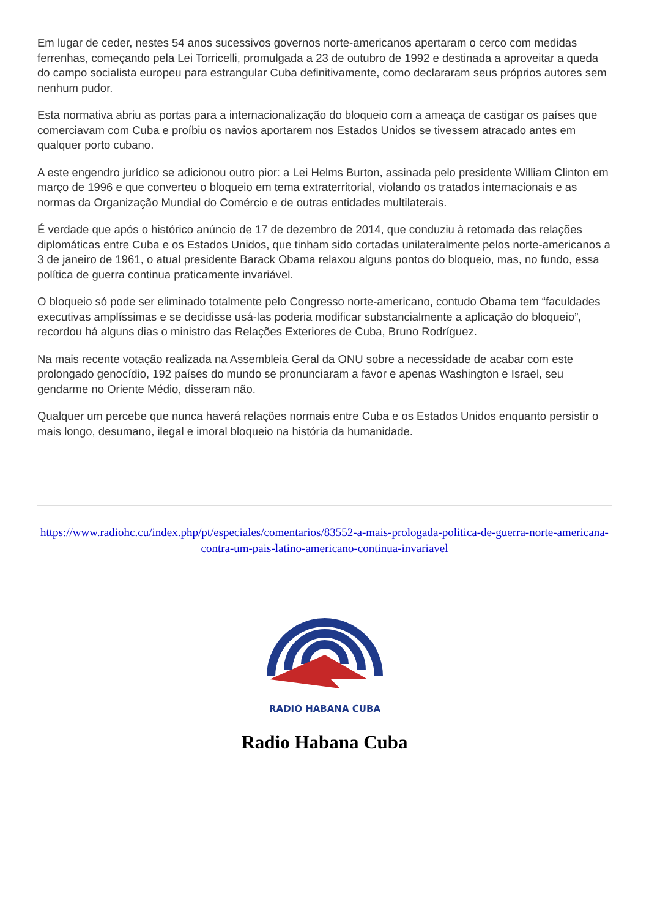Em lugar de ceder, nestes 54 anos sucessivos governos norte-americanos apertaram o cerco com medidas ferrenhas, começando pela Lei Torricelli, promulgada a 23 de outubro de 1992 e destinada a aproveitar a queda do campo socialista europeu para estrangular Cuba definitivamente, como declararam seus próprios autores sem nenhum pudor.
Esta normativa abriu as portas para a internacionalização do bloqueio com a ameaça de castigar os países que comerciavam com Cuba e proíbiu os navios aportarem nos Estados Unidos se tivessem atracado antes em qualquer porto cubano.
A este engendro jurídico se adicionou outro pior: a Lei Helms Burton, assinada pelo presidente William Clinton em março de 1996 e que converteu o bloqueio em tema extraterritorial, violando os tratados internacionais e as normas da Organização Mundial do Comércio e de outras entidades multilaterais.
É verdade que após o histórico anúncio de 17 de dezembro de 2014, que conduziu à retomada das relações diplomáticas entre Cuba e os Estados Unidos, que tinham sido cortadas unilateralmente pelos norte-americanos a 3 de janeiro de 1961, o atual presidente Barack Obama relaxou alguns pontos do bloqueio, mas, no fundo, essa política de guerra continua praticamente invariável.
O bloqueio só pode ser eliminado totalmente pelo Congresso norte-americano, contudo Obama tem “faculdades executivas amplíssimas e se decidisse usá-las poderia modificar substancialmente a aplicação do bloqueio”, recordou há alguns dias o ministro das Relações Exteriores de Cuba, Bruno Rodríguez.
Na mais recente votação realizada na Assembleia Geral da ONU sobre a necessidade de acabar com este prolongado genocídio, 192 países do mundo se pronunciaram a favor e apenas Washington e Israel, seu gendarme no Oriente Médio, disseram não.
Qualquer um percebe que nunca haverá relações normais entre Cuba e os Estados Unidos enquanto persistir o mais longo, desumano, ilegal e imoral bloqueio na história da humanidade.
https://www.radiohc.cu/index.php/pt/especiales/comentarios/83552-a-mais-prologada-politica-de-guerra-norte-americana-contra-um-pais-latino-americano-continua-invariavel
RADIO HABANA CUBA
Radio Habana Cuba